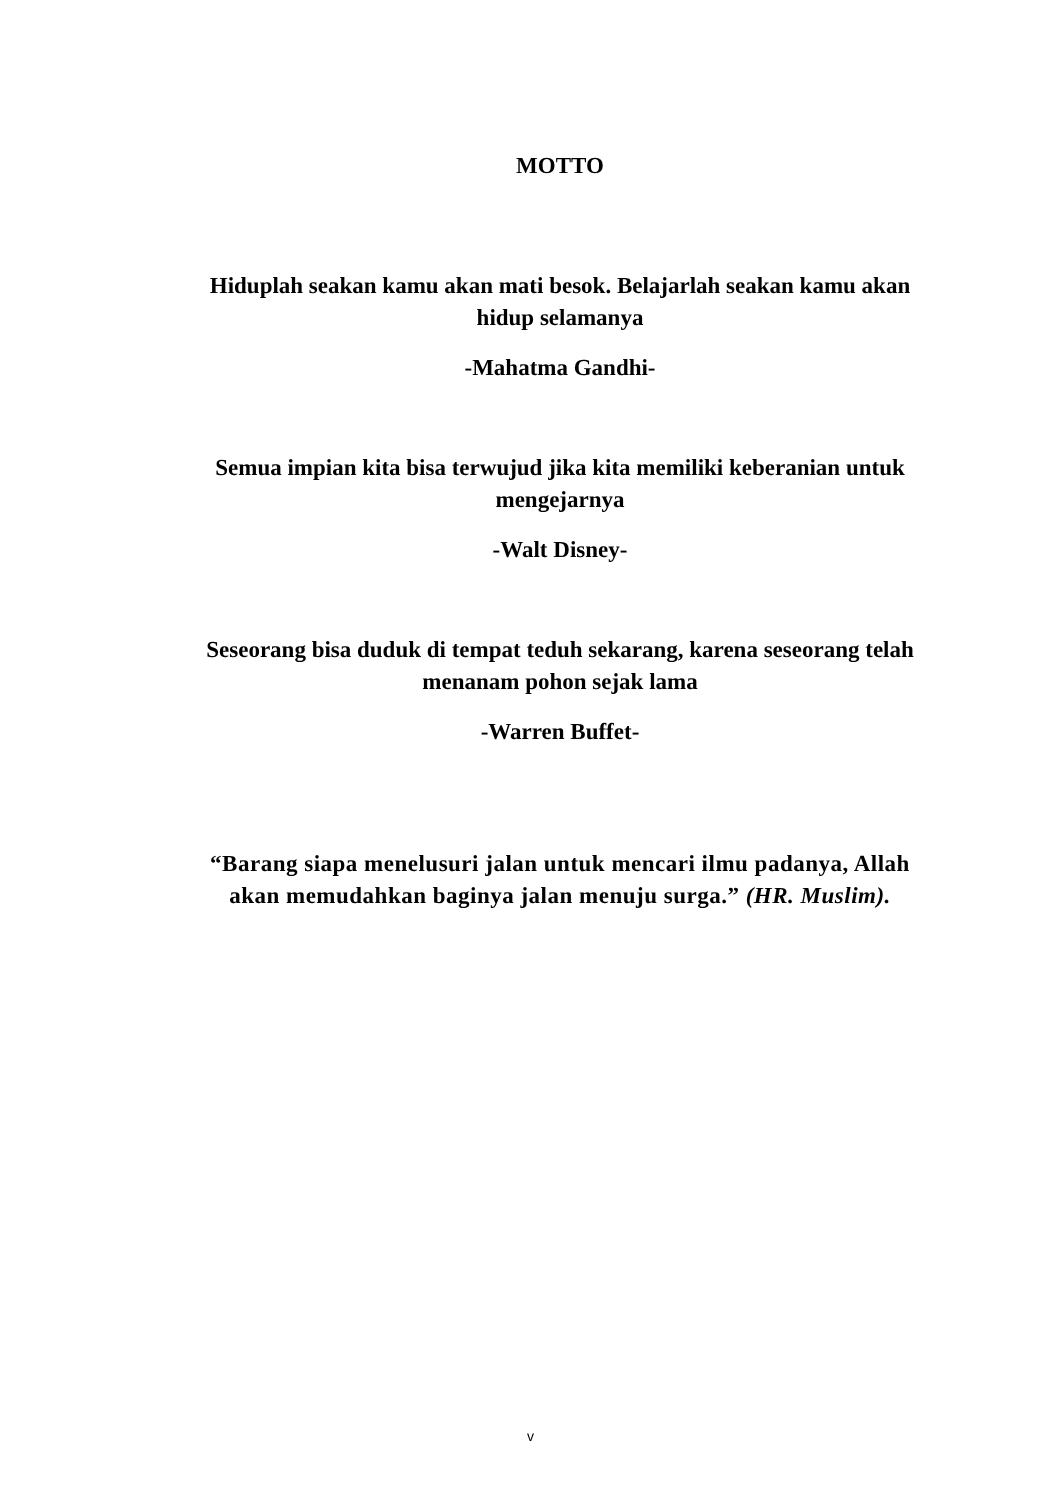MOTTO
Hiduplah seakan kamu akan mati besok. Belajarlah seakan kamu akan hidup selamanya
-Mahatma Gandhi-
Semua impian kita bisa terwujud jika kita memiliki keberanian untuk mengejarnya
-Walt Disney-
Seseorang bisa duduk di tempat teduh sekarang, karena seseorang telah menanam pohon sejak lama
-Warren Buffet-
“Barang siapa menelusuri jalan untuk mencari ilmu padanya, Allah akan memudahkan baginya jalan menuju surga.” (HR. Muslim).
v